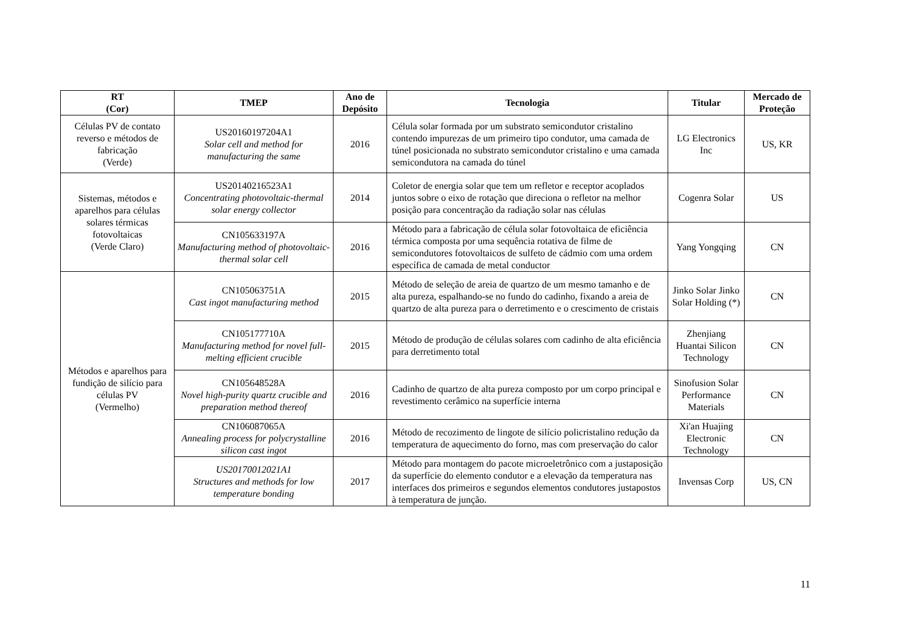| RT (Cor) | TMEP | Ano de Depósito | Tecnologia | Titular | Mercado de Proteção |
| --- | --- | --- | --- | --- | --- |
| Células PV de contato reverso e métodos de fabricação (Verde) | US20160197204A1 Solar cell and method for manufacturing the same | 2016 | Célula solar formada por um substrato semicondutor cristalino contendo impurezas de um primeiro tipo condutor, uma camada de túnel posicionada no substrato semicondutor cristalino e uma camada semicondutora na camada do túnel | LG Electronics Inc | US, KR |
| Sistemas, métodos e aparelhos para células solares térmicas fotovoltaicas (Verde Claro) | US20140216523A1 Concentrating photovoltaic-thermal solar energy collector | 2014 | Coletor de energia solar que tem um refletor e receptor acoplados juntos sobre o eixo de rotação que direciona o refletor na melhor posição para concentração da radiação solar nas células | Cogenra Solar | US |
| | CN105633197A Manufacturing method of photovoltaic-thermal solar cell | 2016 | Método para a fabricação de célula solar fotovoltaica de eficiência térmica composta por uma sequência rotativa de filme de semicondutores fotovoltaicos de sulfeto de cádmio com uma ordem específica de camada de metal conductor | Yang Yongqing | CN |
| Métodos e aparelhos para fundição de silício para células PV (Vermelho) | CN105063751A Cast ingot manufacturing method | 2015 | Método de seleção de areia de quartzo de um mesmo tamanho e de alta pureza, espalhando-se no fundo do cadinho, fixando a areia de quartzo de alta pureza para o derretimento e o crescimento de cristais | Jinko Solar Jinko Solar Holding (*) | CN |
| | CN105177710A Manufacturing method for novel full-melting efficient crucible | 2015 | Método de produção de células solares com cadinho de alta eficiência para derretimento total | Zhenjiang Huantai Silicon Technology | CN |
| | CN105648528A Novel high-purity quartz crucible and preparation method thereof | 2016 | Cadinho de quartzo de alta pureza composto por um corpo principal e revestimento cerâmico na superfície interna | Sinofusion Solar Performance Materials | CN |
| | CN106087065A Annealing process for polycrystalline silicon cast ingot | 2016 | Método de recozimento de lingote de silício policristalino redução da temperatura de aquecimento do forno, mas com preservação do calor | Xi'an Huajing Electronic Technology | CN |
| | US20170012021A1 Structures and methods for low temperature bonding | 2017 | Método para montagem do pacote microeletrônico com a justaposição da superfície do elemento condutor e a elevação da temperatura nas interfaces dos primeiros e segundos elementos condutores justapostos à temperatura de junção. | Invensas Corp | US, CN |
11